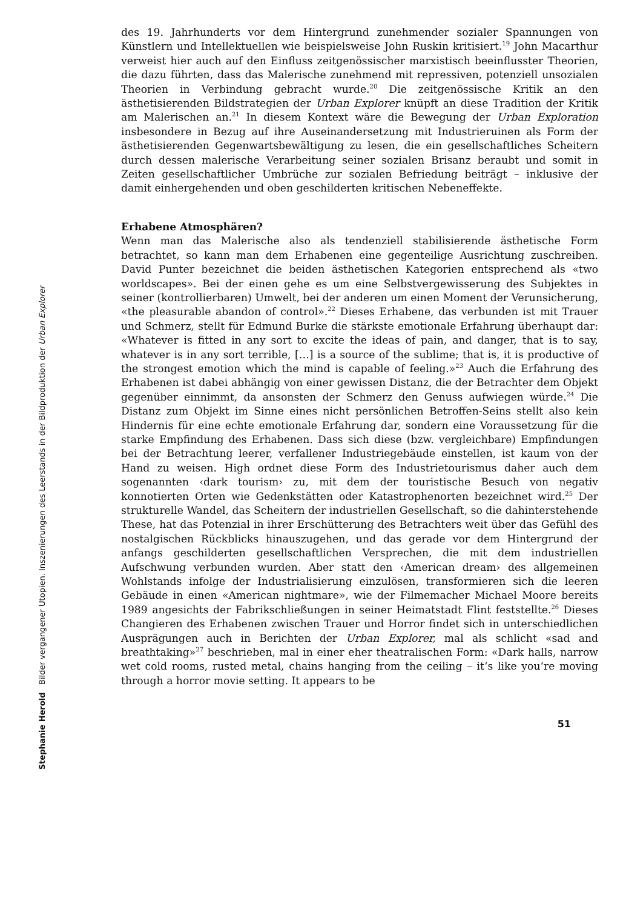Stephanie Herold Bilder vergangener Utopien. Inszenierungen des Leerstands in der Bildproduktion der Urban Explorer
des 19. Jahrhunderts vor dem Hintergrund zunehmender sozialer Spannungen von Künstlern und Intellektuellen wie beispielsweise John Ruskin kritisiert.<sup>19</sup> John Macarthur verweist hier auch auf den Einfluss zeitgenössischer marxistisch beeinflusster Theorien, die dazu führten, dass das Malerische zunehmend mit repressiven, potenziell unsozialen Theorien in Verbindung gebracht wurde.<sup>20</sup> Die zeitgenössische Kritik an den ästhetisierenden Bildstrategien der Urban Explorer knüpft an diese Tradition der Kritik am Malerischen an.<sup>21</sup> In diesem Kontext wäre die Bewegung der Urban Exploration insbesondere in Bezug auf ihre Auseinandersetzung mit Industrieruinen als Form der ästhetisierenden Gegenwartsbewältigung zu lesen, die ein gesellschaftliches Scheitern durch dessen malerische Verarbeitung seiner sozialen Brisanz beraubt und somit in Zeiten gesellschaftlicher Umbrüche zur sozialen Befriedung beiträgt – inklusive der damit einhergehenden und oben geschilderten kritischen Nebeneffekte.
Erhabene Atmosphären?
Wenn man das Malerische also als tendenziell stabilisierende ästhetische Form betrachtet, so kann man dem Erhabenen eine gegenteilige Ausrichtung zuschreiben. David Punter bezeichnet die beiden ästhetischen Kategorien entsprechend als «two worldscapes». Bei der einen gehe es um eine Selbstvergewisserung des Subjektes in seiner (kontrollierbaren) Umwelt, bei der anderen um einen Moment der Verunsicherung, «the pleasurable abandon of control».<sup>22</sup> Dieses Erhabene, das verbunden ist mit Trauer und Schmerz, stellt für Edmund Burke die stärkste emotionale Erfahrung überhaupt dar: «Whatever is fitted in any sort to excite the ideas of pain, and danger, that is to say, whatever is in any sort terrible, […] is a source of the sublime; that is, it is productive of the strongest emotion which the mind is capable of feeling.»<sup>23</sup> Auch die Erfahrung des Erhabenen ist dabei abhängig von einer gewissen Distanz, die der Betrachter dem Objekt gegenüber einnimmt, da ansonsten der Schmerz den Genuss aufwiegen würde.<sup>24</sup> Die Distanz zum Objekt im Sinne eines nicht persönlichen Betroffen-Seins stellt also kein Hindernis für eine echte emotionale Erfahrung dar, sondern eine Voraussetzung für die starke Empfindung des Erhabenen. Dass sich diese (bzw. vergleichbare) Empfindungen bei der Betrachtung leerer, verfallener Industriegebäude einstellen, ist kaum von der Hand zu weisen. High ordnet diese Form des Industrietourismus daher auch dem sogenannten ‹dark tourism› zu, mit dem der touristische Besuch von negativ konnotierten Orten wie Gedenkstätten oder Katastrophenorten bezeichnet wird.<sup>25</sup> Der strukturelle Wandel, das Scheitern der industriellen Gesellschaft, so die dahinterstehende These, hat das Potenzial in ihrer Erschütterung des Betrachters weit über das Gefühl des nostalgischen Rückblicks hinauszugehen, und das gerade vor dem Hintergrund der anfangs geschilderten gesellschaftlichen Versprechen, die mit dem industriellen Aufschwung verbunden wurden. Aber statt den ‹American dream› des allgemeinen Wohlstands infolge der Industrialisierung einzulösen, transformieren sich die leeren Gebäude in einen «American nightmare», wie der Filmemacher Michael Moore bereits 1989 angesichts der Fabrikschließungen in seiner Heimatstadt Flint feststellte.<sup>26</sup> Dieses Changieren des Erhabenen zwischen Trauer und Horror findet sich in unterschiedlichen Ausprägungen auch in Berichten der Urban Explorer, mal als schlicht «sad and breathtaking»<sup>27</sup> beschrieben, mal in einer eher theatralischen Form: «Dark halls, narrow wet cold rooms, rusted metal, chains hanging from the ceiling – it‘s like you‘re moving through a horror movie setting. It appears to be
51